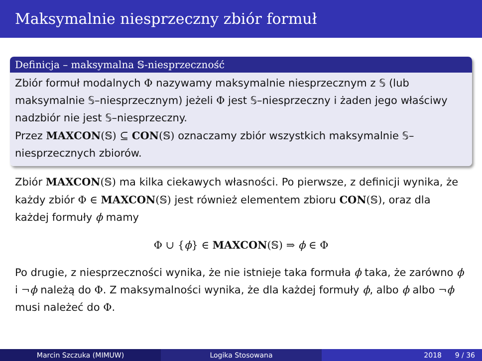Maksymalnie niesprzeczny zbiór formuł
Definicja – maksymalna 𝕊-niesprzeczność
Zbiór formuł modalnych Φ nazywamy maksymalnie niesprzecznym z 𝕊 (lub maksymalnie 𝕊–niesprzecznym) jeżeli Φ jest 𝕊–niesprzeczny i żaden jego właściwy nadzbiór nie jest 𝕊–niesprzeczny.
Przez MAXCON(𝕊) ⊆ CON(𝕊) oznaczamy zbiór wszystkich maksymalnie 𝕊–niesprzecznych zbiorów.
Zbiór MAXCON(𝕊) ma kilka ciekawych własności. Po pierwsze, z definicji wynika, że każdy zbiór Φ ∈ MAXCON(𝕊) jest również elementem zbioru CON(𝕊), oraz dla każdej formuły ϕ mamy
Φ ∪ {ϕ} ∈ MAXCON(𝕊) ⇒ ϕ ∈ Φ
Po drugie, z niesprzeczności wynika, że nie istnieje taka formuła ϕ taka, że zarówno ϕ i ¬ϕ należą do Φ. Z maksymalności wynika, że dla każdej formuły ϕ, albo ϕ albo ¬ϕ musi należeć do Φ.
Marcin Szczuka (MIMUW) Logika Stosowana 2018 9 / 36